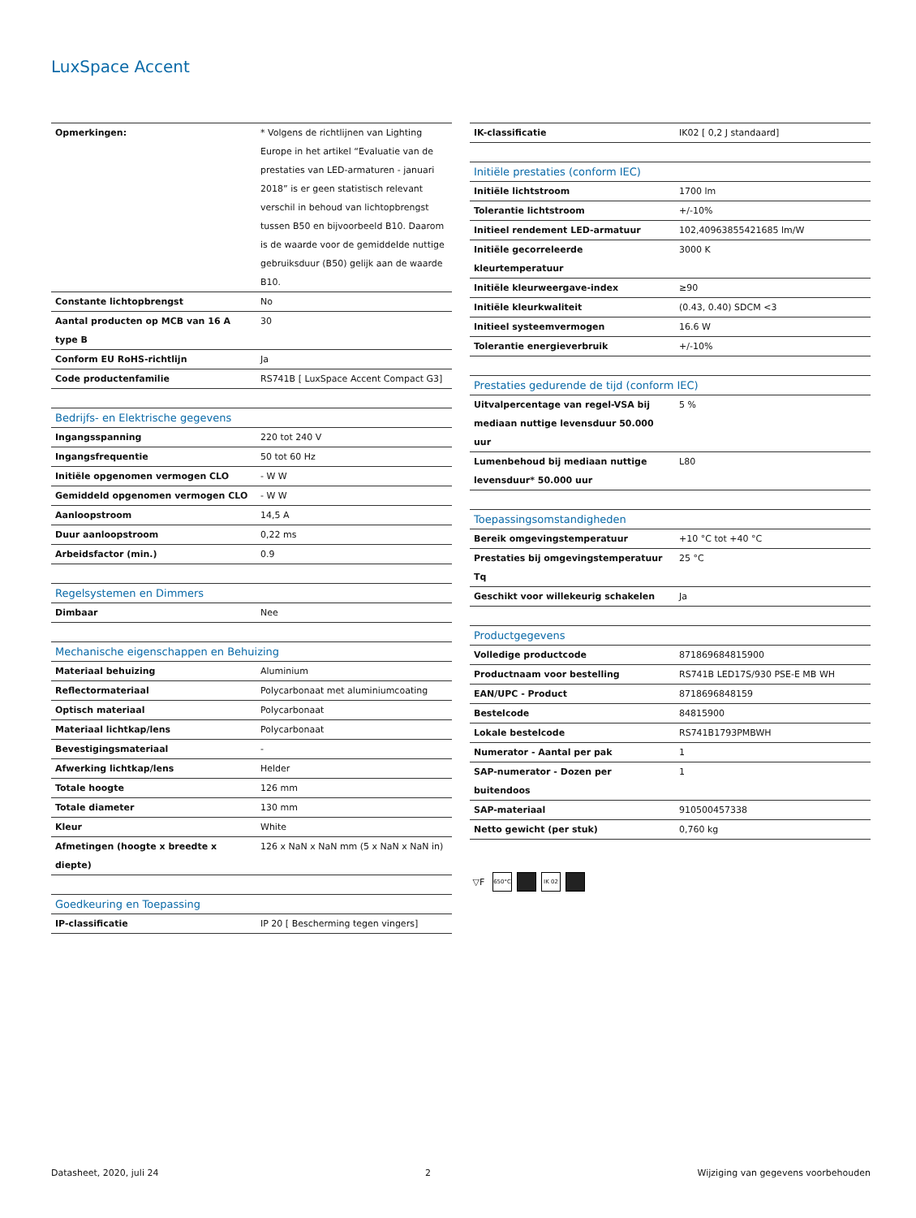LuxSpace Accent
| Opmerkingen: | * Volgens de richtlijnen van Lighting Europe in het artikel “Evaluatie van de prestaties van LED-armaturen - januari 2018” is er geen statistisch relevant verschil in behoud van lichtopbrengst tussen B50 en bijvoorbeeld B10. Daarom is de waarde voor de gemiddelde nuttige gebruiksduur (B50) gelijk aan de waarde B10. |
| Constante lichtopbrengst | No |
| Aantal producten op MCB van 16 A type B | 30 |
| Conform EU RoHS-richtlijn | Ja |
| Code productenfamilie | RS741B [ LuxSpace Accent Compact G3] |
| Bedrijfs- en Elektrische gegevens | |
| --- | --- |
| Ingangsspanning | 220 tot 240 V |
| Ingangsfrequentie | 50 tot 60 Hz |
| Initiële opgenomen vermogen CLO | - W W |
| Gemiddeld opgenomen vermogen CLO | - W W |
| Aanloopstroom | 14,5 A |
| Duur aanloopstroom | 0,22 ms |
| Arbeidsfactor (min.) | 0.9 |
| Regelsystemen en Dimmers | |
| --- | --- |
| Dimbaar | Nee |
| Mechanische eigenschappen en Behuizing | |
| --- | --- |
| Materiaal behuizing | Aluminium |
| Reflectormateriaal | Polycarbonaat met aluminiumcoating |
| Optisch materiaal | Polycarbonaat |
| Materiaal lichtkap/lens | Polycarbonaat |
| Bevestigingsmateriaal | - |
| Afwerking lichtkap/lens | Helder |
| Totale hoogte | 126 mm |
| Totale diameter | 130 mm |
| Kleur | White |
| Afmetingen (hoogte x breedte x diepte) | 126 x NaN x NaN mm (5 x NaN x NaN in) |
| Goedkeuring en Toepassing | |
| --- | --- |
| IP-classificatie | IP 20 [ Bescherming tegen vingers] |
| IK-classificatie | IK02 [ 0,2 J standaard] |
| Initiële prestaties (conform IEC) | |
| --- | --- |
| Initiële lichtstroom | 1700 lm |
| Tolerantie lichtstroom | +/-10% |
| Initieel rendement LED-armatuur | 102,40963855421685 lm/W |
| Initiële gecorreleerde kleurtemperatuur | 3000 K |
| Initiële kleurweergave-index | ≥90 |
| Initiële kleurkwaliteit | (0.43, 0.40) SDCM <3 |
| Initieel systeemvermogen | 16.6 W |
| Tolerantie energieverbruik | +/-10% |
| Prestaties gedurende de tijd (conform IEC) | |
| --- | --- |
| Uitvalpercentage van regel-VSA bij mediaan nuttige levensduur 50.000 uur | 5 % |
| Lumenbehoud bij mediaan nuttige levensduur* 50.000 uur | L80 |
| Toepassingsomstandigheden | |
| --- | --- |
| Bereik omgevingstemperatuur | +10 °C tot +40 °C |
| Prestaties bij omgevingstemperatuur Tq | 25 °C |
| Geschikt voor willekeurig schakelen | Ja |
| Productgegevens | |
| --- | --- |
| Volledige productcode | 871869684815900 |
| Productnaam voor bestelling | RS741B LED17S/930 PSE-E MB WH |
| EAN/UPC - Product | 8718696848159 |
| Bestelcode | 84815900 |
| Lokale bestelcode | RS741B1793PMBWH |
| Numerator - Aantal per pak | 1 |
| SAP-numerator - Dozen per buitendoos | 1 |
| SAP-materiaal | 910500457338 |
| Netto gewicht (per stuk) | 0,760 kg |
▽F 650°C IK 02
Datasheet, 2020, juli 24 2 Wijziging van gegevens voorbehouden